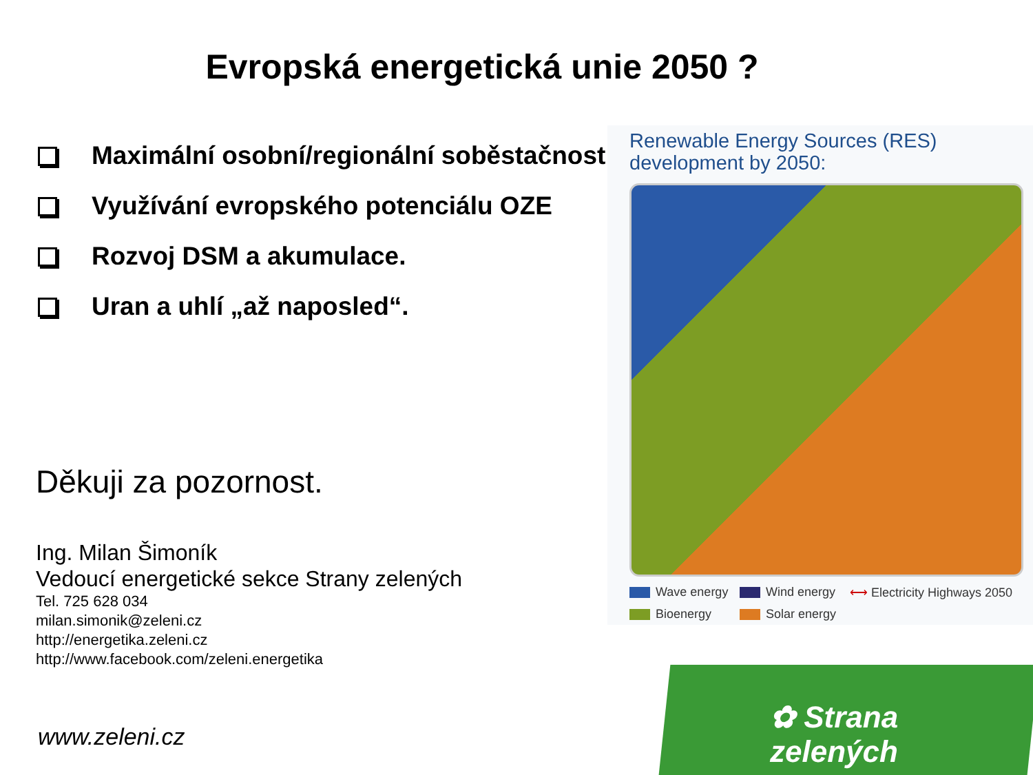Evropská energetická unie 2050 ?
Maximální osobní/regionální soběstačnost
Využívání evropského potenciálu OZE
Rozvoj DSM a akumulace.
Uran a uhlí „až naposled“.
Děkuji za pozornost.
Ing. Milan Šimoník
Vedoucí energetické sekce Strany zelených
Tel. 725 628 034
milan.simonik@zeleni.cz
http://energetika.zeleni.cz
http://www.facebook.com/zeleni.energetika
www.zeleni.cz
Renewable Energy Sources (RES)
development by 2050:
Wave energy Wind energy ⟷ Electricity Highways 2050 Bioenergy Solar energy
✿ Strana zelených